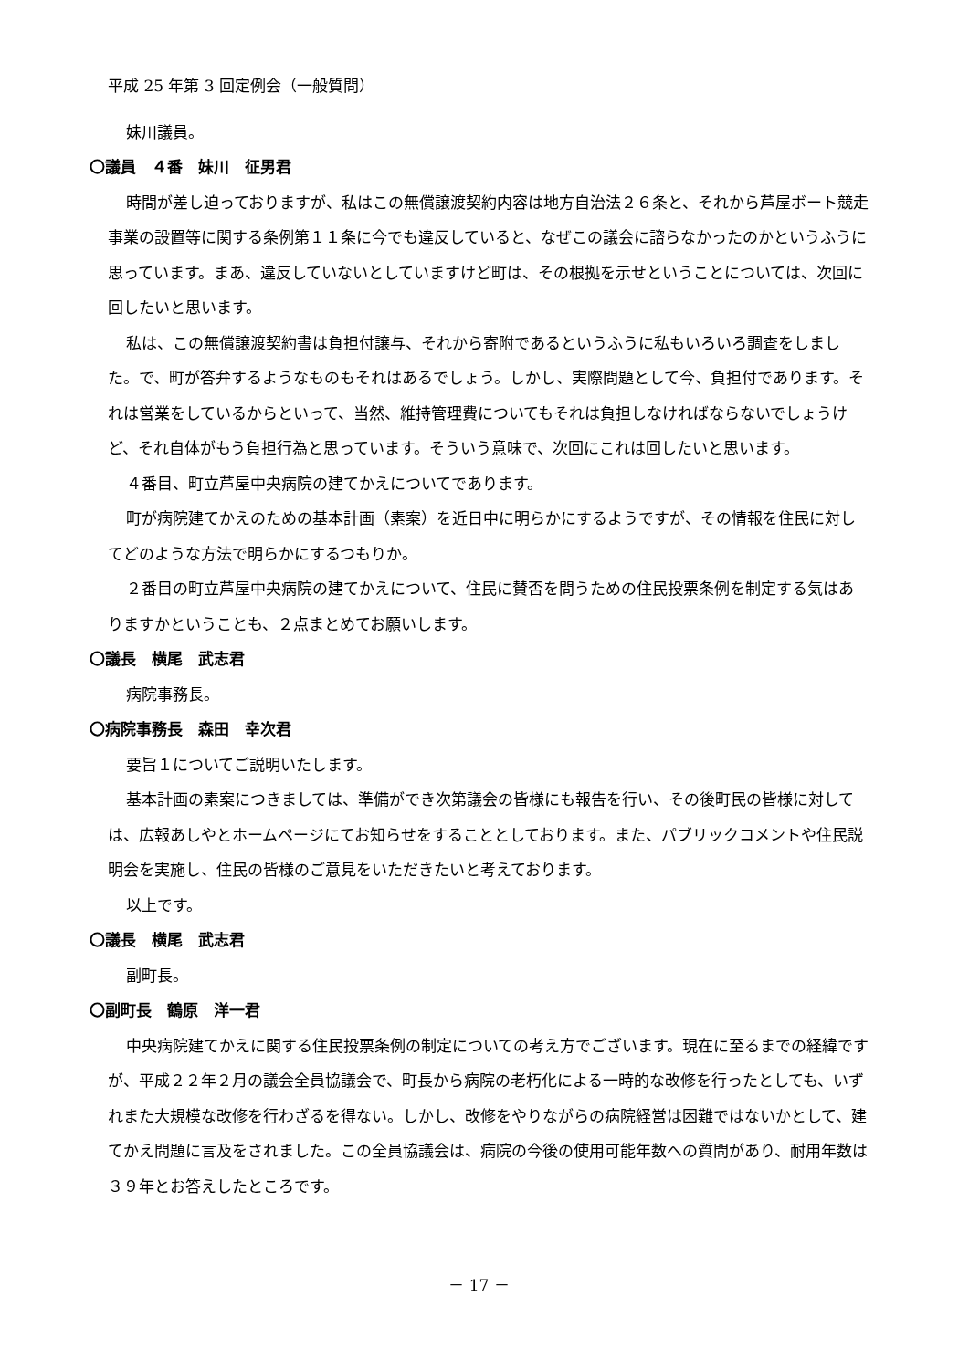平成 25 年第 3 回定例会（一般質問）
妹川議員。
〇議員　４番　妹川　征男君
時間が差し迫っておりますが、私はこの無償譲渡契約内容は地方自治法２６条と、それから芦屋ボート競走事業の設置等に関する条例第１１条に今でも違反していると、なぜこの議会に諮らなかったのかというふうに思っています。まあ、違反していないとしていますけど町は、その根拠を示せということについては、次回に回したいと思います。
私は、この無償譲渡契約書は負担付譲与、それから寄附であるというふうに私もいろいろ調査をしました。で、町が答弁するようなものもそれはあるでしょう。しかし、実際問題として今、負担付であります。それは営業をしているからといって、当然、維持管理費についてもそれは負担しなければならないでしょうけど、それ自体がもう負担行為と思っています。そういう意味で、次回にこれは回したいと思います。
４番目、町立芦屋中央病院の建てかえについてであります。
町が病院建てかえのための基本計画（素案）を近日中に明らかにするようですが、その情報を住民に対してどのような方法で明らかにするつもりか。
２番目の町立芦屋中央病院の建てかえについて、住民に賛否を問うための住民投票条例を制定する気はありますかということも、２点まとめてお願いします。
〇議長　横尾　武志君
病院事務長。
〇病院事務長　森田　幸次君
要旨１についてご説明いたします。
基本計画の素案につきましては、準備ができ次第議会の皆様にも報告を行い、その後町民の皆様に対しては、広報あしやとホームページにてお知らせをすることとしております。また、パブリックコメントや住民説明会を実施し、住民の皆様のご意見をいただきたいと考えております。
以上です。
〇議長　横尾　武志君
副町長。
〇副町長　鶴原　洋一君
中央病院建てかえに関する住民投票条例の制定についての考え方でございます。現在に至るまでの経緯ですが、平成２２年２月の議会全員協議会で、町長から病院の老朽化による一時的な改修を行ったとしても、いずれまた大規模な改修を行わざるを得ない。しかし、改修をやりながらの病院経営は困難ではないかとして、建てかえ問題に言及をされました。この全員協議会は、病院の今後の使用可能年数への質問があり、耐用年数は３９年とお答えしたところです。
－ 17 －